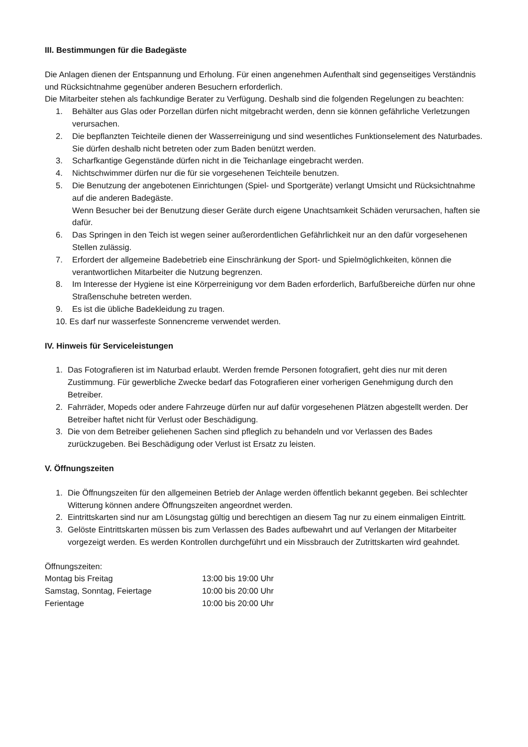III. Bestimmungen für die Badegäste
Die Anlagen dienen der Entspannung und Erholung. Für einen angenehmen Aufenthalt sind gegenseitiges Verständnis und Rücksichtnahme gegenüber anderen Besuchern erforderlich.
Die Mitarbeiter stehen als fachkundige Berater zu Verfügung. Deshalb sind die folgenden Regelungen zu beachten:
1. Behälter aus Glas oder Porzellan dürfen nicht mitgebracht werden, denn sie können gefährliche Verletzungen verursachen.
2. Die bepflanzten Teichteile dienen der Wasserreinigung und sind wesentliches Funktionselement des Naturbades. Sie dürfen deshalb nicht betreten oder zum Baden benützt werden.
3. Scharfkantige Gegenstände dürfen nicht in die Teichanlage eingebracht werden.
4. Nichtschwimmer dürfen nur die für sie vorgesehenen Teichteile benutzen.
5. Die Benutzung der angebotenen Einrichtungen (Spiel- und Sportgeräte) verlangt Umsicht und Rücksichtnahme auf die anderen Badegäste.
Wenn Besucher bei der Benutzung dieser Geräte durch eigene Unachtsamkeit Schäden verursachen, haften sie dafür.
6. Das Springen in den Teich ist wegen seiner außerordentlichen Gefährlichkeit nur an den dafür vorgesehenen Stellen zulässig.
7. Erfordert der allgemeine Badebetrieb eine Einschränkung der Sport- und Spielmöglichkeiten, können die verantwortlichen Mitarbeiter die Nutzung begrenzen.
8. Im Interesse der Hygiene ist eine Körperreinigung vor dem Baden erforderlich, Barfußbereiche dürfen nur ohne Straßenschuhe betreten werden.
9. Es ist die übliche Badekleidung zu tragen.
10. Es darf nur wasserfeste Sonnencreme verwendet werden.
IV. Hinweis für Serviceleistungen
1. Das Fotografieren ist im Naturbad erlaubt. Werden fremde Personen fotografiert, geht dies nur mit deren Zustimmung. Für gewerbliche Zwecke bedarf das Fotografieren einer vorherigen Genehmigung durch den Betreiber.
2. Fahrräder, Mopeds oder andere Fahrzeuge dürfen nur auf dafür vorgesehenen Plätzen abgestellt werden. Der Betreiber haftet nicht für Verlust oder Beschädigung.
3. Die von dem Betreiber geliehenen Sachen sind pfleglich zu behandeln und vor Verlassen des Bades zurückzugeben. Bei Beschädigung oder Verlust ist Ersatz zu leisten.
V. Öffnungszeiten
1. Die Öffnungszeiten für den allgemeinen Betrieb der Anlage werden öffentlich bekannt gegeben. Bei schlechter Witterung können andere Öffnungszeiten angeordnet werden.
2. Eintrittskarten sind nur am Lösungstag gültig und berechtigen an diesem Tag nur zu einem einmaligen Eintritt.
3. Gelöste Eintrittskarten müssen bis zum Verlassen des Bades aufbewahrt und auf Verlangen der Mitarbeiter vorgezeigt werden. Es werden Kontrollen durchgeführt und ein Missbrauch der Zutrittskarten wird geahndet.
Öffnungszeiten:
Montag bis Freitag 13:00 bis 19:00 Uhr
Samstag, Sonntag, Feiertage 10:00 bis 20:00 Uhr
Ferientage 10:00 bis 20:00 Uhr